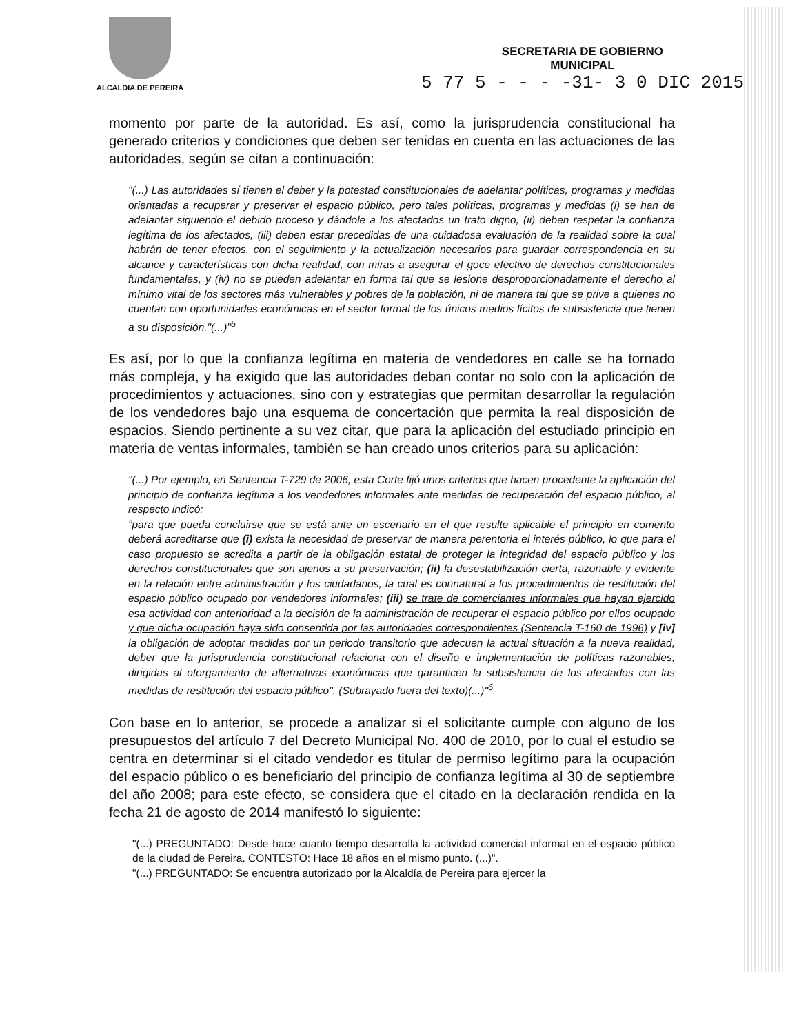ALCALDIA DE PEREIRA
SECRETARIA DE GOBIERNO
MUNICIPAL
5 77 5 - - - -31- 3 0 DIC 2015
momento por parte de la autoridad. Es así, como la jurisprudencia constitucional ha generado criterios y condiciones que deben ser tenidas en cuenta en las actuaciones de las autoridades, según se citan a continuación:
"(...) Las autoridades sí tienen el deber y la potestad constitucionales de adelantar políticas, programas y medidas orientadas a recuperar y preservar el espacio público, pero tales políticas, programas y medidas (i) se han de adelantar siguiendo el debido proceso y dándole a los afectados un trato digno, (ii) deben respetar la confianza legítima de los afectados, (iii) deben estar precedidas de una cuidadosa evaluación de la realidad sobre la cual habrán de tener efectos, con el seguimiento y la actualización necesarios para guardar correspondencia en su alcance y características con dicha realidad, con miras a asegurar el goce efectivo de derechos constitucionales fundamentales, y (iv) no se pueden adelantar en forma tal que se lesione desproporcionadamente el derecho al mínimo vital de los sectores más vulnerables y pobres de la población, ni de manera tal que se prive a quienes no cuentan con oportunidades económicas en el sector formal de los únicos medios lícitos de subsistencia que tienen a su disposición."(...)"<sup>5</sup>
Es así, por lo que la confianza legítima en materia de vendedores en calle se ha tornado más compleja, y ha exigido que las autoridades deban contar no solo con la aplicación de procedimientos y actuaciones, sino con y estrategias que permitan desarrollar la regulación de los vendedores bajo una esquema de concertación que permita la real disposición de espacios. Siendo pertinente a su vez citar, que para la aplicación del estudiado principio en materia de ventas informales, también se han creado unos criterios para su aplicación:
"(...) Por ejemplo, en Sentencia T-729 de 2006, esta Corte fijó unos criterios que hacen procedente la aplicación del principio de confianza legítima a los vendedores informales ante medidas de recuperación del espacio público, al respecto indicó:
"para que pueda concluirse que se está ante un escenario en el que resulte aplicable el principio en comento deberá acreditarse que (i) exista la necesidad de preservar de manera perentoria el interés público, lo que para el caso propuesto se acredita a partir de la obligación estatal de proteger la integridad del espacio público y los derechos constitucionales que son ajenos a su preservación; (ii) la desestabilización cierta, razonable y evidente en la relación entre administración y los ciudadanos, la cual es connatural a los procedimientos de restitución del espacio público ocupado por vendedores informales; (iii) se trate de comerciantes informales que hayan ejercido esa actividad con anterioridad a la decisión de la administración de recuperar el espacio público por ellos ocupado y que dicha ocupación haya sido consentida por las autoridades correspondientes (Sentencia T-160 de 1996) y [iv] la obligación de adoptar medidas por un periodo transitorio que adecuen la actual situación a la nueva realidad, deber que la jurisprudencia constitucional relaciona con el diseño e implementación de políticas razonables, dirigidas al otorgamiento de alternativas económicas que garanticen la subsistencia de los afectados con las medidas de restitución del espacio público". (Subrayado fuera del texto)(...)"<sup>6</sup>
Con base en lo anterior, se procede a analizar si el solicitante cumple con alguno de los presupuestos del artículo 7 del Decreto Municipal No. 400 de 2010, por lo cual el estudio se centra en determinar si el citado vendedor es titular de permiso legítimo para la ocupación del espacio público o es beneficiario del principio de confianza legítima al 30 de septiembre del año 2008; para este efecto, se considera que el citado en la declaración rendida en la fecha 21 de agosto de 2014 manifestó lo siguiente:
"(...) PREGUNTADO: Desde hace cuanto tiempo desarrolla la actividad comercial informal en el espacio público de la ciudad de Pereira. CONTESTO: Hace 18 años en el mismo punto. (...)".
"(...) PREGUNTADO: Se encuentra autorizado por la Alcaldía de Pereira para ejercer la